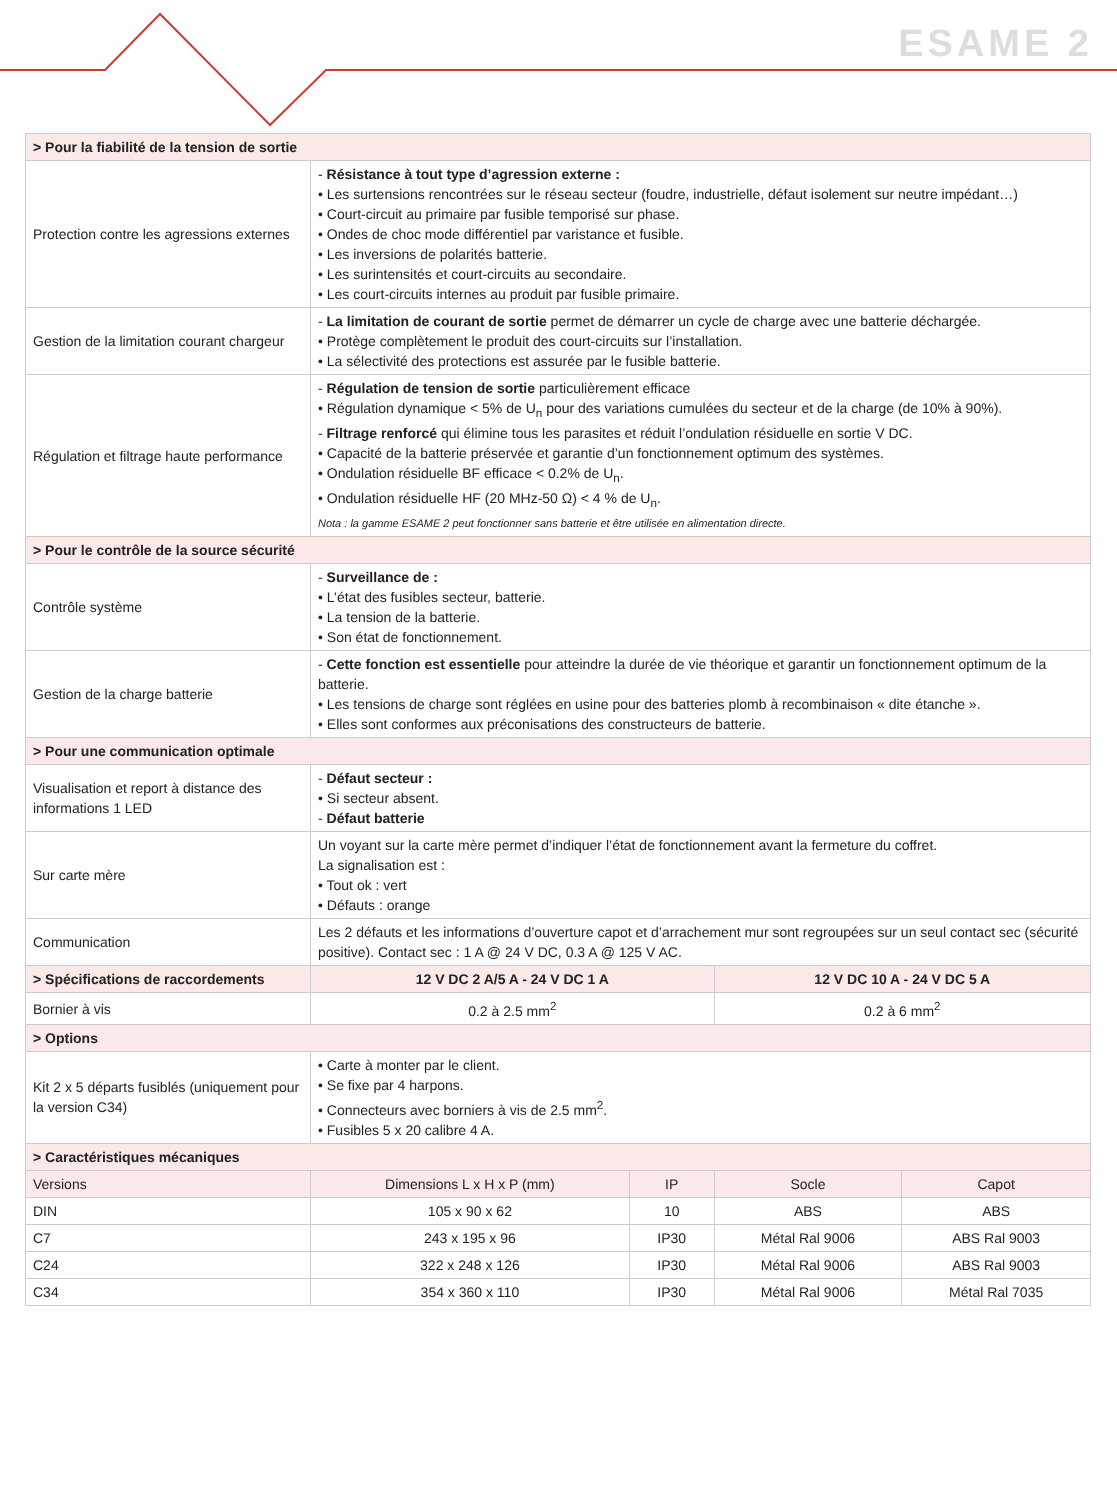ESAME 2
| > Pour la fiabilité de la tension de sortie | | | | |
| --- | --- | --- | --- | --- |
| Protection contre les agressions externes | - Résistance à tout type d’agression externe : • Les surtensions rencontrées sur le réseau secteur (foudre, industrielle, défaut isolement sur neutre impédant…) • Court-circuit au primaire par fusible temporisé sur phase. • Ondes de choc mode différentiel par varistance et fusible. • Les inversions de polarités batterie. • Les surintensités et court-circuits au secondaire. • Les court-circuits internes au produit par fusible primaire. | | | |
| Gestion de la limitation courant chargeur | - La limitation de courant de sortie permet de démarrer un cycle de charge avec une batterie déchargée. • Protège complètement le produit des court-circuits sur l’installation. • La sélectivité des protections est assurée par le fusible batterie. | | | |
| Régulation et filtrage haute performance | - Régulation de tension de sortie particulièrement efficace • Régulation dynamique < 5% de U<sub>n</sub> pour des variations cumulées du secteur et de la charge (de 10% à 90%). - Filtrage renforcé qui élimine tous les parasites et réduit l’ondulation résiduelle en sortie V DC. • Capacité de la batterie préservée et garantie d’un fonctionnement optimum des systèmes. • Ondulation résiduelle BF efficace < 0.2% de U<sub>n</sub>. • Ondulation résiduelle HF (20 MHz-50 Ω) < 4 % de U<sub>n</sub>. Nota : la gamme ESAME 2 peut fonctionner sans batterie et être utilisée en alimentation directe. | | | |
| > Pour le contrôle de la source sécurité | | | | |
| Contrôle système | - Surveillance de : • L’état des fusibles secteur, batterie. • La tension de la batterie. • Son état de fonctionnement. | | | |
| Gestion de la charge batterie | - Cette fonction est essentielle pour atteindre la durée de vie théorique et garantir un fonctionnement optimum de la batterie. • Les tensions de charge sont réglées en usine pour des batteries plomb à recombinaison « dite étanche ». • Elles sont conformes aux préconisations des constructeurs de batterie. | | | |
| > Pour une communication optimale | | | | |
| Visualisation et report à distance des informations 1 LED | - Défaut secteur : • Si secteur absent. - Défaut batterie | | | |
| Sur carte mère | Un voyant sur la carte mère permet d’indiquer l’état de fonctionnement avant la fermeture du coffret. La signalisation est : • Tout ok : vert • Défauts : orange | | | |
| Communication | Les 2 défauts et les informations d’ouverture capot et d’arrachement mur sont regroupées sur un seul contact sec (sécurité positive). Contact sec : 1 A @ 24 V DC, 0.3 A @ 125 V AC. | | | |
| > Spécifications de raccordements | 12 V DC 2 A/5 A - 24 V DC 1 A | | 12 V DC 10 A - 24 V DC 5 A | |
| Bornier à vis | 0.2 à 2.5 mm<sup>2</sup> | | 0.2 à 6 mm<sup>2</sup> | |
| > Options | | | | |
| Kit 2 x 5 départs fusiblés (uniquement pour la version C34) | • Carte à monter par le client. • Se fixe par 4 harpons. • Connecteurs avec borniers à vis de 2.5 mm<sup>2</sup>. • Fusibles 5 x 20 calibre 4 A. | | | |
| > Caractéristiques mécaniques | | | | |
| Versions | Dimensions L x H x P (mm) | IP | Socle | Capot |
| DIN | 105 x 90 x 62 | 10 | ABS | ABS |
| C7 | 243 x 195 x 96 | IP30 | Métal Ral 9006 | ABS Ral 9003 |
| C24 | 322 x 248 x 126 | IP30 | Métal Ral 9006 | ABS Ral 9003 |
| C34 | 354 x 360 x 110 | IP30 | Métal Ral 9006 | Métal Ral 7035 |